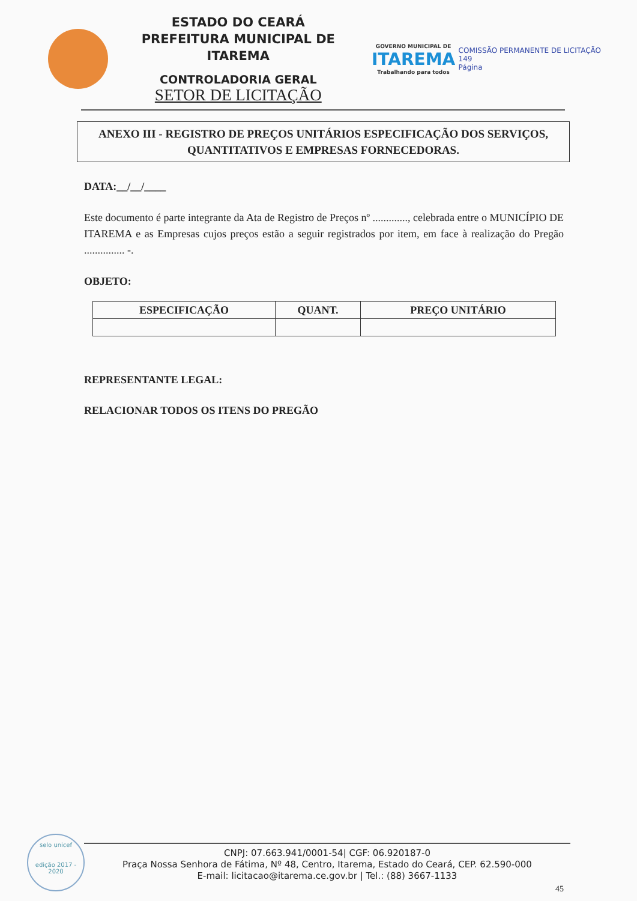ESTADO DO CEARÁ
PREFEITURA MUNICIPAL DE ITAREMA
CONTROLADORIA GERAL
SETOR DE LICITAÇÃO
GOVERNO MUNICIPAL DE
ITAREMA
Trabalhando para todos
COMISSÃO PERMANENTE DE LICITAÇÃO
149
Página
ANEXO III - REGISTRO DE PREÇOS UNITÁRIOS ESPECIFICAÇÃO DOS SERVIÇOS, QUANTITATIVOS E EMPRESAS FORNECEDORAS.
DATA:__/__/____
Este documento é parte integrante da Ata de Registro de Preços nº ............., celebrada entre o MUNICÍPIO DE ITAREMA e as Empresas cujos preços estão a seguir registrados por item, em face à realização do Pregão ............... -.
OBJETO:
| ESPECIFICAÇÃO | QUANT. | PREÇO UNITÁRIO |
| --- | --- | --- |
REPRESENTANTE LEGAL:
RELACIONAR TODOS OS ITENS DO PREGÃO
selo unicef
edição 2017 - 2020
CNPJ: 07.663.941/0001-54| CGF: 06.920187-0
Praça Nossa Senhora de Fátima, Nº 48, Centro, Itarema, Estado do Ceará, CEP. 62.590-000
E-mail: licitacao@itarema.ce.gov.br | Tel.: (88) 3667-1133
45